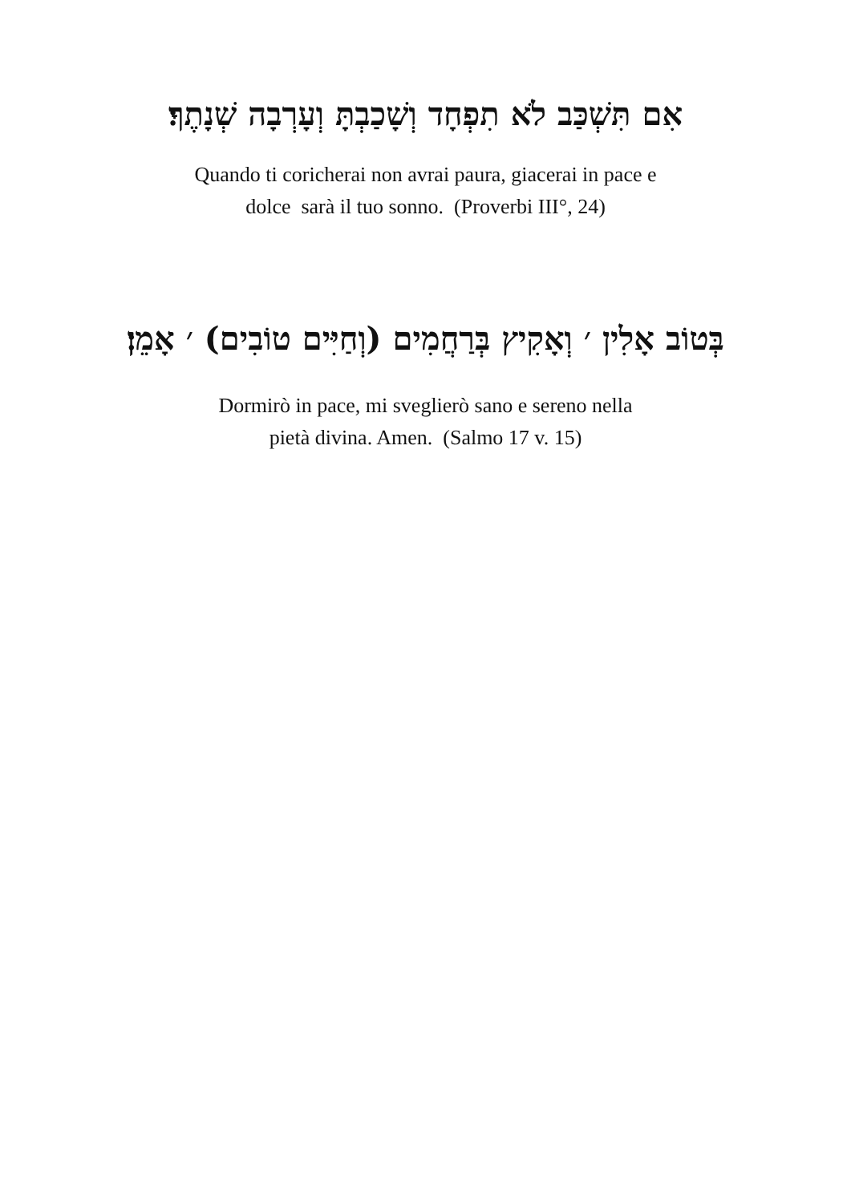אִם תִּשְׁכַּב לֹא תִפְחָד וְשָׁכַבְתָּ וְעָרְבָה שְׁנָתֶךָ׃
Quando ti coricherai non avrai paura, giacerai in pace e
dolce sarà il tuo sonno. (Proverbi III°, 24)
בְּטוֹב אָלִין ׳ וְאָקִיץ בְּרַחֲמִים (וְחַיִּים טוֹבִים) ׳ אָמֵן׃
Dormirò in pace, mi sveglierò sano e sereno nella
pietà divina. Amen. (Salmo 17 v. 15)